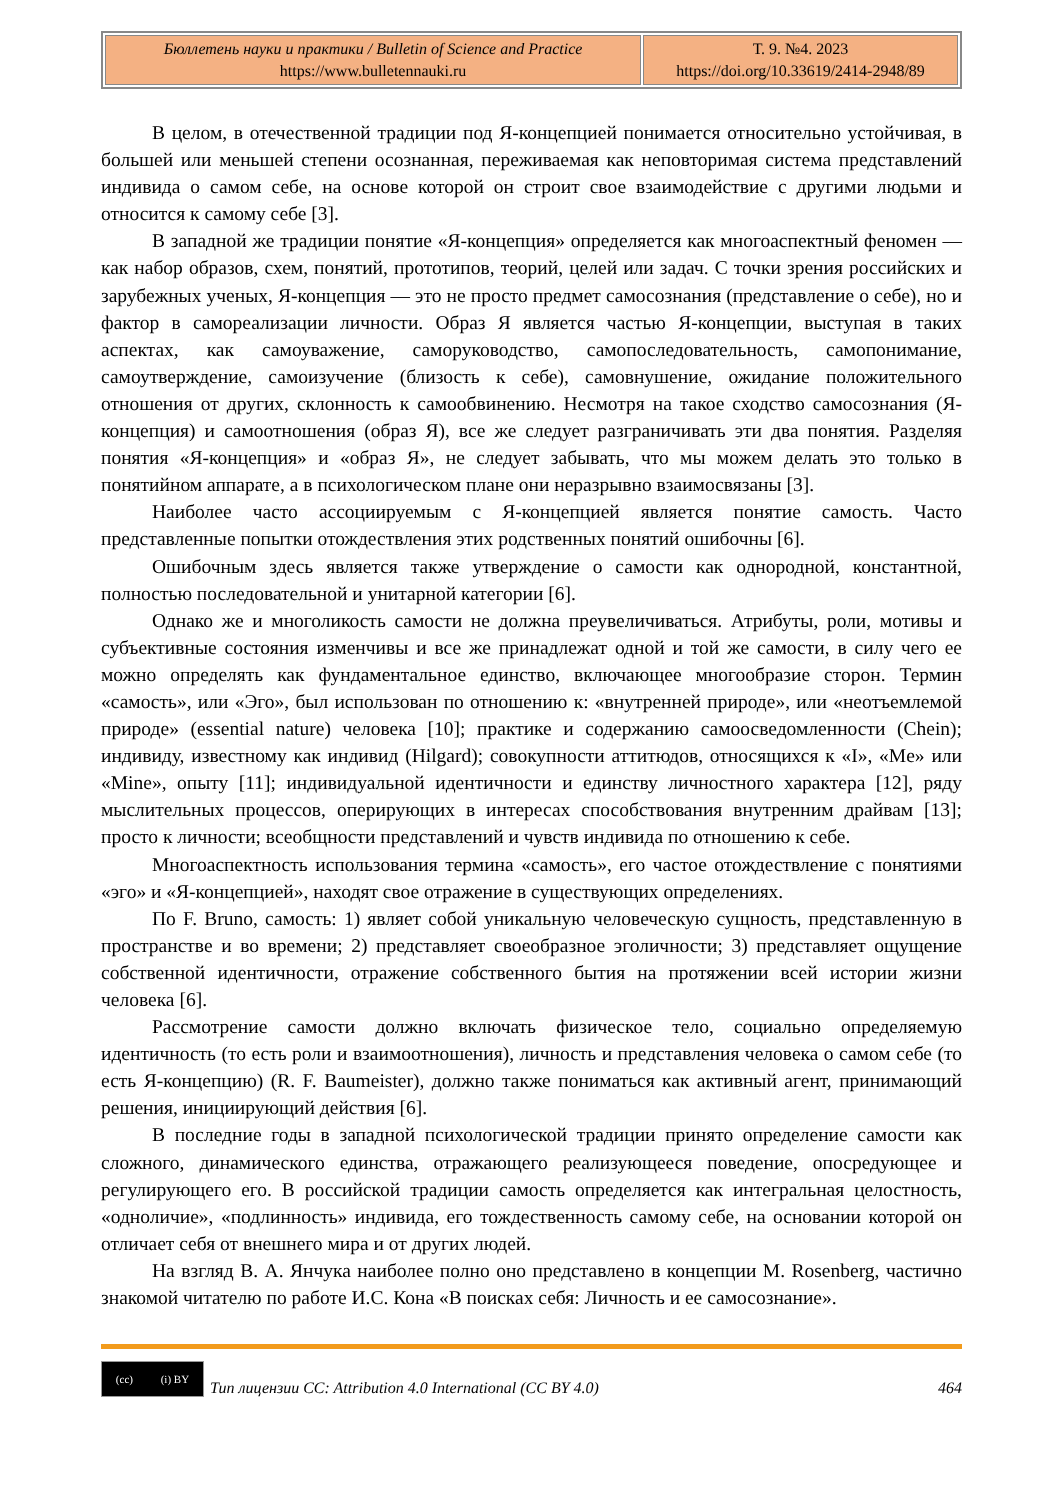| Бюллетень науки и практики / Bulletin of Science and Practice https://www.bulletennauki.ru | Т. 9. №4. 2023 https://doi.org/10.33619/2414-2948/89 |
В целом, в отечественной традиции под Я-концепцией понимается относительно устойчивая, в большей или меньшей степени осознанная, переживаемая как неповторимая система представлений индивида о самом себе, на основе которой он строит свое взаимодействие с другими людьми и относится к самому себе [3].
В западной же традиции понятие «Я-концепция» определяется как многоаспектный феномен — как набор образов, схем, понятий, прототипов, теорий, целей или задач. С точки зрения российских и зарубежных ученых, Я-концепция — это не просто предмет самосознания (представление о себе), но и фактор в самореализации личности. Образ Я является частью Я-концепции, выступая в таких аспектах, как самоуважение, саморуководство, самопоследовательность, самопонимание, самоутверждение, самоизучение (близость к себе), самовнушение, ожидание положительного отношения от других, склонность к самообвинению. Несмотря на такое сходство самосознания (Я-концепция) и самоотношения (образ Я), все же следует разграничивать эти два понятия. Разделяя понятия «Я-концепция» и «образ Я», не следует забывать, что мы можем делать это только в понятийном аппарате, а в психологическом плане они неразрывно взаимосвязаны [3].
Наиболее часто ассоциируемым с Я-концепцией является понятие самость. Часто представленные попытки отождествления этих родственных понятий ошибочны [6].
Ошибочным здесь является также утверждение о самости как однородной, константной, полностью последовательной и унитарной категории [6].
Однако же и многоликость самости не должна преувеличиваться. Атрибуты, роли, мотивы и субъективные состояния изменчивы и все же принадлежат одной и той же самости, в силу чего ее можно определять как фундаментальное единство, включающее многообразие сторон. Термин «самость», или «Эго», был использован по отношению к: «внутренней природе», или «неотъемлемой природе» (essential nature) человека [10]; практике и содержанию самоосведомленности (Chein); индивиду, известному как индивид (Hilgard); совокупности аттитюдов, относящихся к «I», «Me» или «Mine», опыту [11]; индивидуальной идентичности и единству личностного характера [12], ряду мыслительных процессов, оперирующих в интересах способствования внутренним драйвам [13]; просто к личности; всеобщности представлений и чувств индивида по отношению к себе.
Многоаспектность использования термина «самость», его частое отождествление с понятиями «эго» и «Я-концепцией», находят свое отражение в существующих определениях.
По F. Bruno, самость: 1) являет собой уникальную человеческую сущность, представленную в пространстве и во времени; 2) представляет своеобразное эголичности; 3) представляет ощущение собственной идентичности, отражение собственного бытия на протяжении всей истории жизни человека [6].
Рассмотрение самости должно включать физическое тело, социально определяемую идентичность (то есть роли и взаимоотношения), личность и представления человека о самом себе (то есть Я-концепцию) (R. F. Baumeister), должно также пониматься как активный агент, принимающий решения, инициирующий действия [6].
В последние годы в западной психологической традиции принято определение самости как сложного, динамического единства, отражающего реализующееся поведение, опосредующее и регулирующего его. В российской традиции самость определяется как интегральная целостность, «одноличие», «подлинность» индивида, его тождественность самому себе, на основании которой он отличает себя от внешнего мира и от других людей.
На взгляд В. А. Янчука наиболее полно оно представлено в концепции M. Rosenberg, частично знакомой читателю по работе И.С. Кона «В поисках себя: Личность и ее самосознание».
(cc) (i) BY
Тип лицензии CC: Attribution 4.0 International (CC BY 4.0) 464